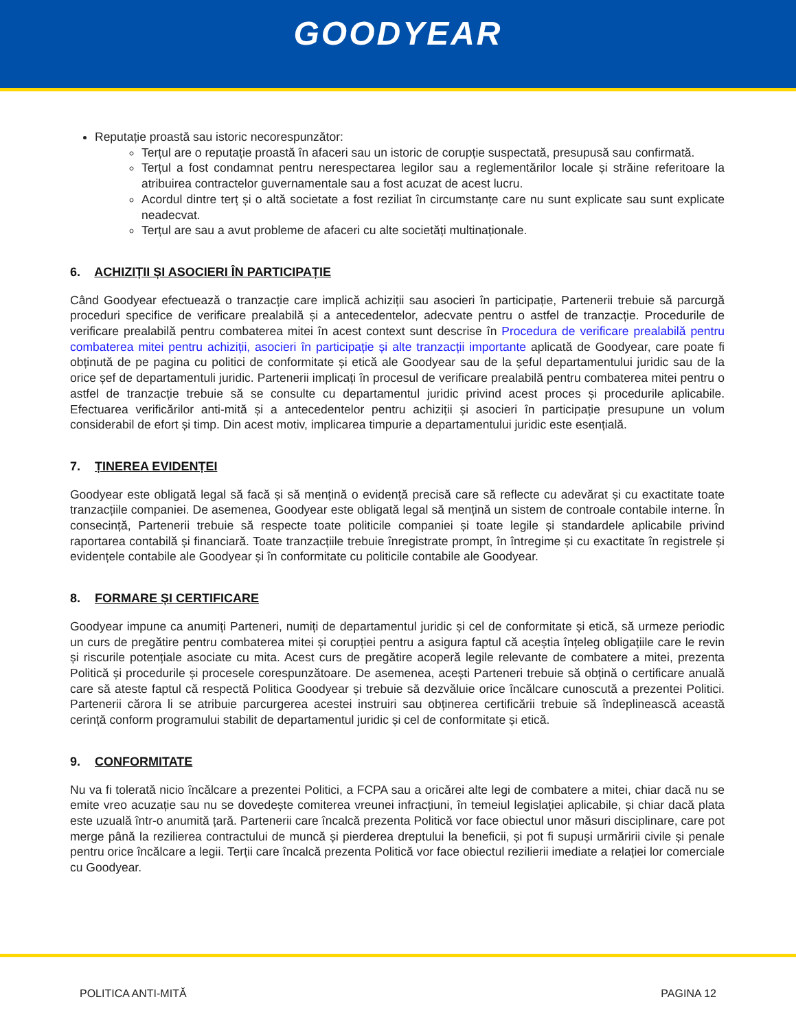GOODYEAR
Reputație proastă sau istoric necorespunzător:
Terțul are o reputație proastă în afaceri sau un istoric de corupție suspectată, presupusă sau confirmată.
Terțul a fost condamnat pentru nerespectarea legilor sau a reglementărilor locale și străine referitoare la atribuirea contractelor guvernamentale sau a fost acuzat de acest lucru.
Acordul dintre terț și o altă societate a fost reziliat în circumstanțe care nu sunt explicate sau sunt explicate neadecvat.
Terțul are sau a avut probleme de afaceri cu alte societăți multinaționale.
6. ACHIZIȚII ȘI ASOCIERI ÎN PARTICIPAȚIE
Când Goodyear efectuează o tranzacție care implică achiziții sau asocieri în participație, Partenerii trebuie să parcurgă proceduri specifice de verificare prealabilă și a antecedentelor, adecvate pentru o astfel de tranzacție. Procedurile de verificare prealabilă pentru combaterea mitei în acest context sunt descrise în Procedura de verificare prealabilă pentru combaterea mitei pentru achiziții, asocieri în participație și alte tranzacții importante aplicată de Goodyear, care poate fi obținută de pe pagina cu politici de conformitate și etică ale Goodyear sau de la șeful departamentului juridic sau de la orice șef de departamentuli juridic. Partenerii implicați în procesul de verificare prealabilă pentru combaterea mitei pentru o astfel de tranzacție trebuie să se consulte cu departamentul juridic privind acest proces și procedurile aplicabile. Efectuarea verificărilor anti-mită și a antecedentelor pentru achiziții și asocieri în participație presupune un volum considerabil de efort și timp. Din acest motiv, implicarea timpurie a departamentului juridic este esențială.
7. ȚINEREA EVIDENȚEI
Goodyear este obligată legal să facă și să mențină o evidență precisă care să reflecte cu adevărat și cu exactitate toate tranzacțiile companiei. De asemenea, Goodyear este obligată legal să mențină un sistem de controale contabile interne. În consecință, Partenerii trebuie să respecte toate politicile companiei și toate legile și standardele aplicabile privind raportarea contabilă și financiară. Toate tranzacțiile trebuie înregistrate prompt, în întregime și cu exactitate în registrele și evidențele contabile ale Goodyear și în conformitate cu politicile contabile ale Goodyear.
8. FORMARE ȘI CERTIFICARE
Goodyear impune ca anumiți Parteneri, numiți de departamentul juridic și cel de conformitate și etică, să urmeze periodic un curs de pregătire pentru combaterea mitei și corupției pentru a asigura faptul că aceștia înțeleg obligațiile care le revin și riscurile potențiale asociate cu mita. Acest curs de pregătire acoperă legile relevante de combatere a mitei, prezenta Politică și procedurile și procesele corespunzătoare. De asemenea, acești Parteneri trebuie să obțină o certificare anuală care să ateste faptul că respectă Politica Goodyear și trebuie să dezvăluie orice încălcare cunoscută a prezentei Politici. Partenerii cărora li se atribuie parcurgerea acestei instruiri sau obținerea certificării trebuie să îndeplinească această cerință conform programului stabilit de departamentul juridic și cel de conformitate și etică.
9. CONFORMITATE
Nu va fi tolerată nicio încălcare a prezentei Politici, a FCPA sau a oricărei alte legi de combatere a mitei, chiar dacă nu se emite vreo acuzație sau nu se dovedește comiterea vreunei infracțiuni, în temeiul legislației aplicabile, și chiar dacă plata este uzuală într-o anumită țară. Partenerii care încalcă prezenta Politică vor face obiectul unor măsuri disciplinare, care pot merge până la rezilierea contractului de muncă și pierderea dreptului la beneficii, și pot fi supuși urmăririi civile și penale pentru orice încălcare a legii. Terții care încalcă prezenta Politică vor face obiectul rezilierii imediate a relației lor comerciale cu Goodyear.
POLITICA ANTI-MITĂ PAGINA 12